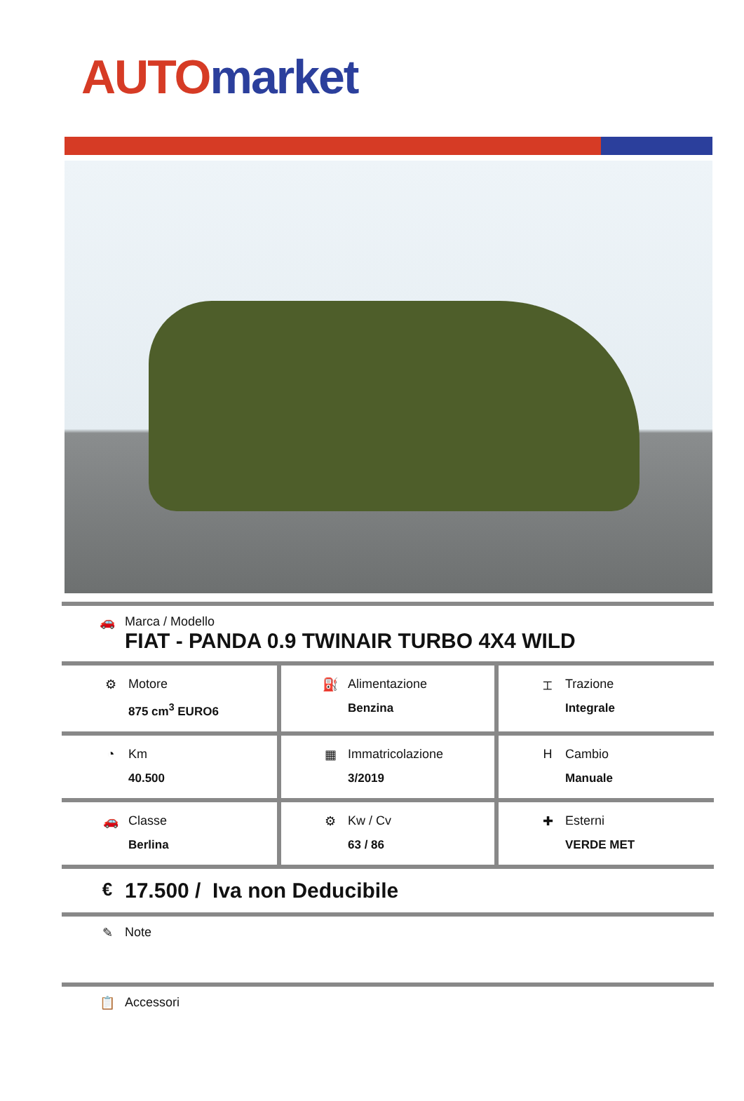AUTO market
🚗 Marca / Modello
FIAT - PANDA 0.9 TWINAIR TURBO 4X4 WILD
| ⚙ Motore 875 cm<sup>3</sup> EURO6 | ⛽ Alimentazione Benzina | ⌶ Trazione Integrale |
| ◔ Km 40.500 | ▦ Immatricolazione 3/2019 | H Cambio Manuale |
| 🚗 Classe Berlina | ⚙ Kw / Cv 63 / 86 | ✚ Esterni VERDE MET |
€
17.500 / Iva non Deducibile
✎ Note
📋 Accessori